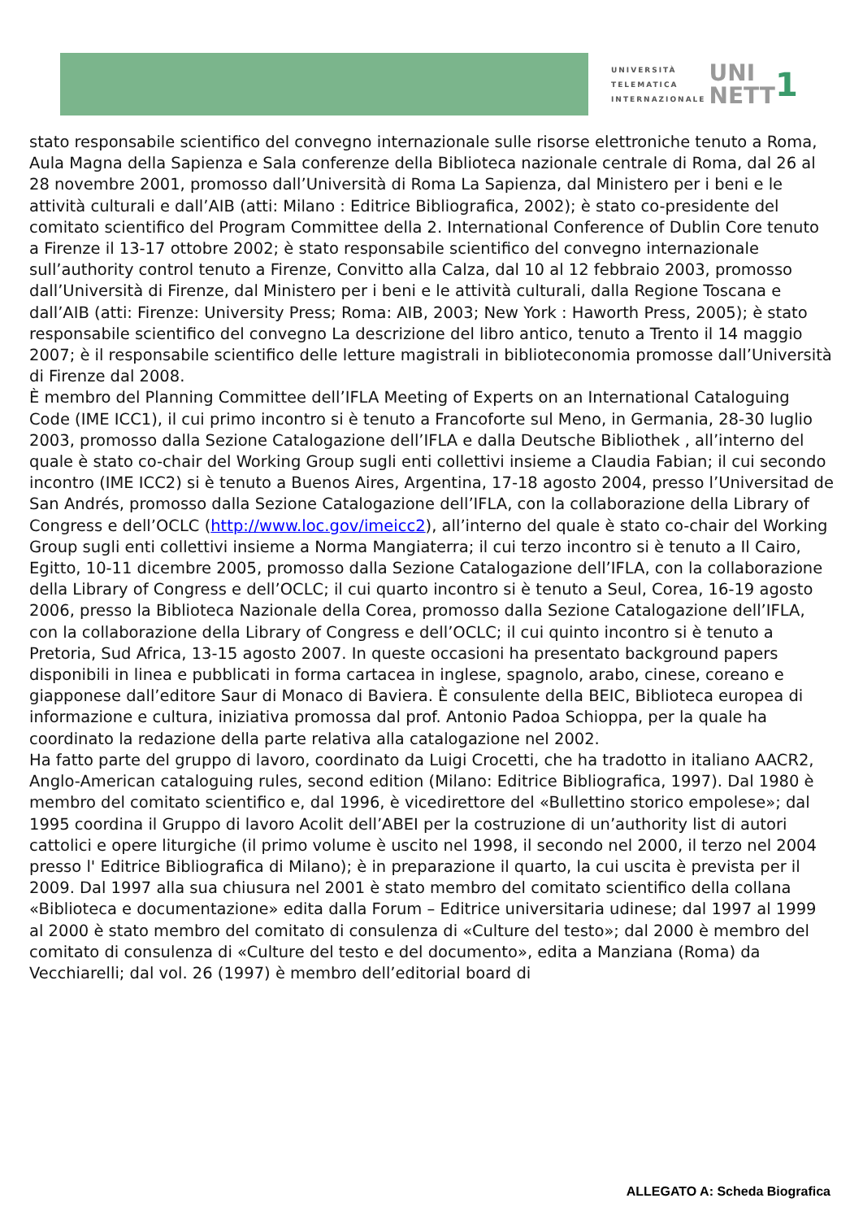UNIVERSITÀ
TELEMATICA
INTERNAZIONALE
UNI
NETT
1
stato responsabile scientifico del convegno internazionale sulle risorse elettroniche tenuto a Roma, Aula Magna della Sapienza e Sala conferenze della Biblioteca nazionale centrale di Roma, dal 26 al 28 novembre 2001, promosso dall’Università di Roma La Sapienza, dal Ministero per i beni e le attività culturali e dall’AIB (atti: Milano : Editrice Bibliografica, 2002); è stato co-presidente del comitato scientifico del Program Committee della 2. International Conference of Dublin Core tenuto a Firenze il 13-17 ottobre 2002; è stato responsabile scientifico del convegno internazionale sull’authority control tenuto a Firenze, Convitto alla Calza, dal 10 al 12 febbraio 2003, promosso dall’Università di Firenze, dal Ministero per i beni e le attività culturali, dalla Regione Toscana e dall’AIB (atti: Firenze: University Press; Roma: AIB, 2003; New York : Haworth Press, 2005); è stato responsabile scientifico del convegno La descrizione del libro antico, tenuto a Trento il 14 maggio 2007; è il responsabile scientifico delle letture magistrali in biblioteconomia promosse dall’Università di Firenze dal 2008.
È membro del Planning Committee dell’IFLA Meeting of Experts on an International Cataloguing Code (IME ICC1), il cui primo incontro si è tenuto a Francoforte sul Meno, in Germania, 28-30 luglio 2003, promosso dalla Sezione Catalogazione dell’IFLA e dalla Deutsche Bibliothek , all’interno del quale è stato co-chair del Working Group sugli enti collettivi insieme a Claudia Fabian; il cui secondo incontro (IME ICC2) si è tenuto a Buenos Aires, Argentina, 17-18 agosto 2004, presso l’Universitad de San Andrés, promosso dalla Sezione Catalogazione dell’IFLA, con la collaborazione della Library of Congress e dell’OCLC (http://www.loc.gov/imeicc2), all’interno del quale è stato co-chair del Working Group sugli enti collettivi insieme a Norma Mangiaterra; il cui terzo incontro si è tenuto a Il Cairo, Egitto, 10-11 dicembre 2005, promosso dalla Sezione Catalogazione dell’IFLA, con la collaborazione della Library of Congress e dell’OCLC; il cui quarto incontro si è tenuto a Seul, Corea, 16-19 agosto 2006, presso la Biblioteca Nazionale della Corea, promosso dalla Sezione Catalogazione dell’IFLA, con la collaborazione della Library of Congress e dell’OCLC; il cui quinto incontro si è tenuto a Pretoria, Sud Africa, 13-15 agosto 2007. In queste occasioni ha presentato background papers disponibili in linea e pubblicati in forma cartacea in inglese, spagnolo, arabo, cinese, coreano e giapponese dall’editore Saur di Monaco di Baviera. È consulente della BEIC, Biblioteca europea di informazione e cultura, iniziativa promossa dal prof. Antonio Padoa Schioppa, per la quale ha coordinato la redazione della parte relativa alla catalogazione nel 2002.
Ha fatto parte del gruppo di lavoro, coordinato da Luigi Crocetti, che ha tradotto in italiano AACR2, Anglo-American cataloguing rules, second edition (Milano: Editrice Bibliografica, 1997). Dal 1980 è membro del comitato scientifico e, dal 1996, è vicedirettore del «Bullettino storico empolese»; dal 1995 coordina il Gruppo di lavoro Acolit dell’ABEI per la costruzione di un’authority list di autori cattolici e opere liturgiche (il primo volume è uscito nel 1998, il secondo nel 2000, il terzo nel 2004 presso l' Editrice Bibliografica di Milano); è in preparazione il quarto, la cui uscita è prevista per il 2009. Dal 1997 alla sua chiusura nel 2001 è stato membro del comitato scientifico della collana «Biblioteca e documentazione» edita dalla Forum – Editrice universitaria udinese; dal 1997 al 1999 al 2000 è stato membro del comitato di consulenza di «Culture del testo»; dal 2000 è membro del comitato di consulenza di «Culture del testo e del documento», edita a Manziana (Roma) da Vecchiarelli; dal vol. 26 (1997) è membro dell’editorial board di
ALLEGATO A: Scheda Biografica